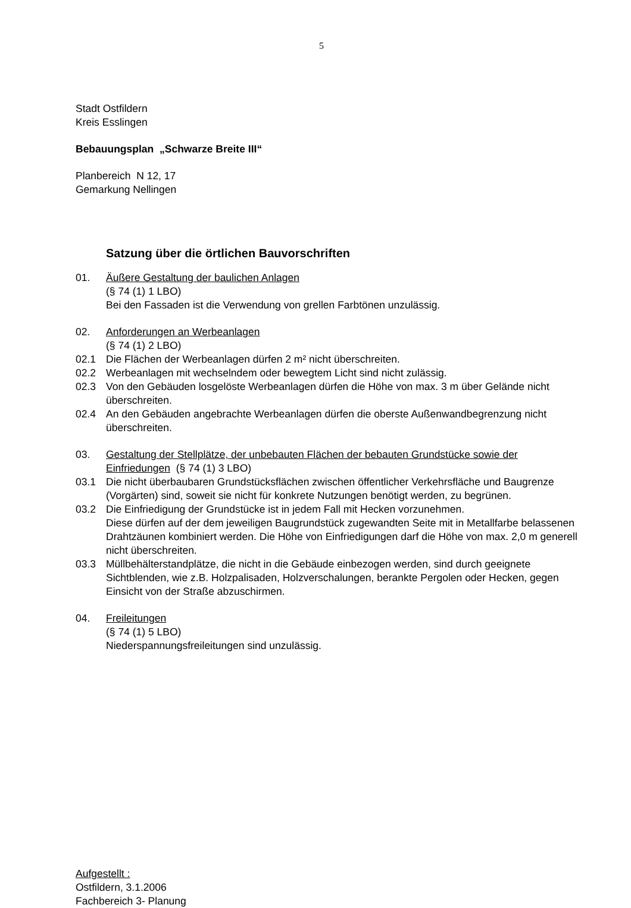5
Stadt Ostfildern
Kreis Esslingen
Bebauungsplan „Schwarze Breite III“
Planbereich N 12, 17
Gemarkung Nellingen
Satzung über die örtlichen Bauvorschriften
01. Äußere Gestaltung der baulichen Anlagen
(§ 74 (1) 1 LBO)
Bei den Fassaden ist die Verwendung von grellen Farbtönen unzulässig.
02. Anforderungen an Werbeanlagen
(§ 74 (1) 2 LBO)
02.1 Die Flächen der Werbeanlagen dürfen 2 m² nicht überschreiten.
02.2 Werbeanlagen mit wechselndem oder bewegtem Licht sind nicht zulässig.
02.3 Von den Gebäuden losgelöste Werbeanlagen dürfen die Höhe von max. 3 m über Gelände nicht überschreiten.
02.4 An den Gebäuden angebrachte Werbeanlagen dürfen die oberste Außenwandbegrenzung nicht überschreiten.
03. Gestaltung der Stellplätze, der unbebauten Flächen der bebauten Grundstücke sowie der Einfriedungen (§ 74 (1) 3 LBO)
03.1 Die nicht überbaubaren Grundstücksflächen zwischen öffentlicher Verkehrsfläche und Baugrenze (Vorgärten) sind, soweit sie nicht für konkrete Nutzungen benötigt werden, zu begrünen.
03.2 Die Einfriedigung der Grundstücke ist in jedem Fall mit Hecken vorzunehmen.
Diese dürfen auf der dem jeweiligen Baugrundstück zugewandten Seite mit in Metallfarbe belassenen Drahtzäunen kombiniert werden. Die Höhe von Einfriedigungen darf die Höhe von max. 2,0 m generell nicht überschreiten.
03.3 Müllbehälterstandplätze, die nicht in die Gebäude einbezogen werden, sind durch geeignete Sichtblenden, wie z.B. Holzpalisaden, Holzverschalungen, berankte Pergolen oder Hecken, gegen Einsicht von der Straße abzuschirmen.
04. Freileitungen
(§ 74 (1) 5 LBO)
Niederspannungsfreileitungen sind unzulässig.
Aufgestellt :
Ostfildern, 3.1.2006
Fachbereich 3- Planung